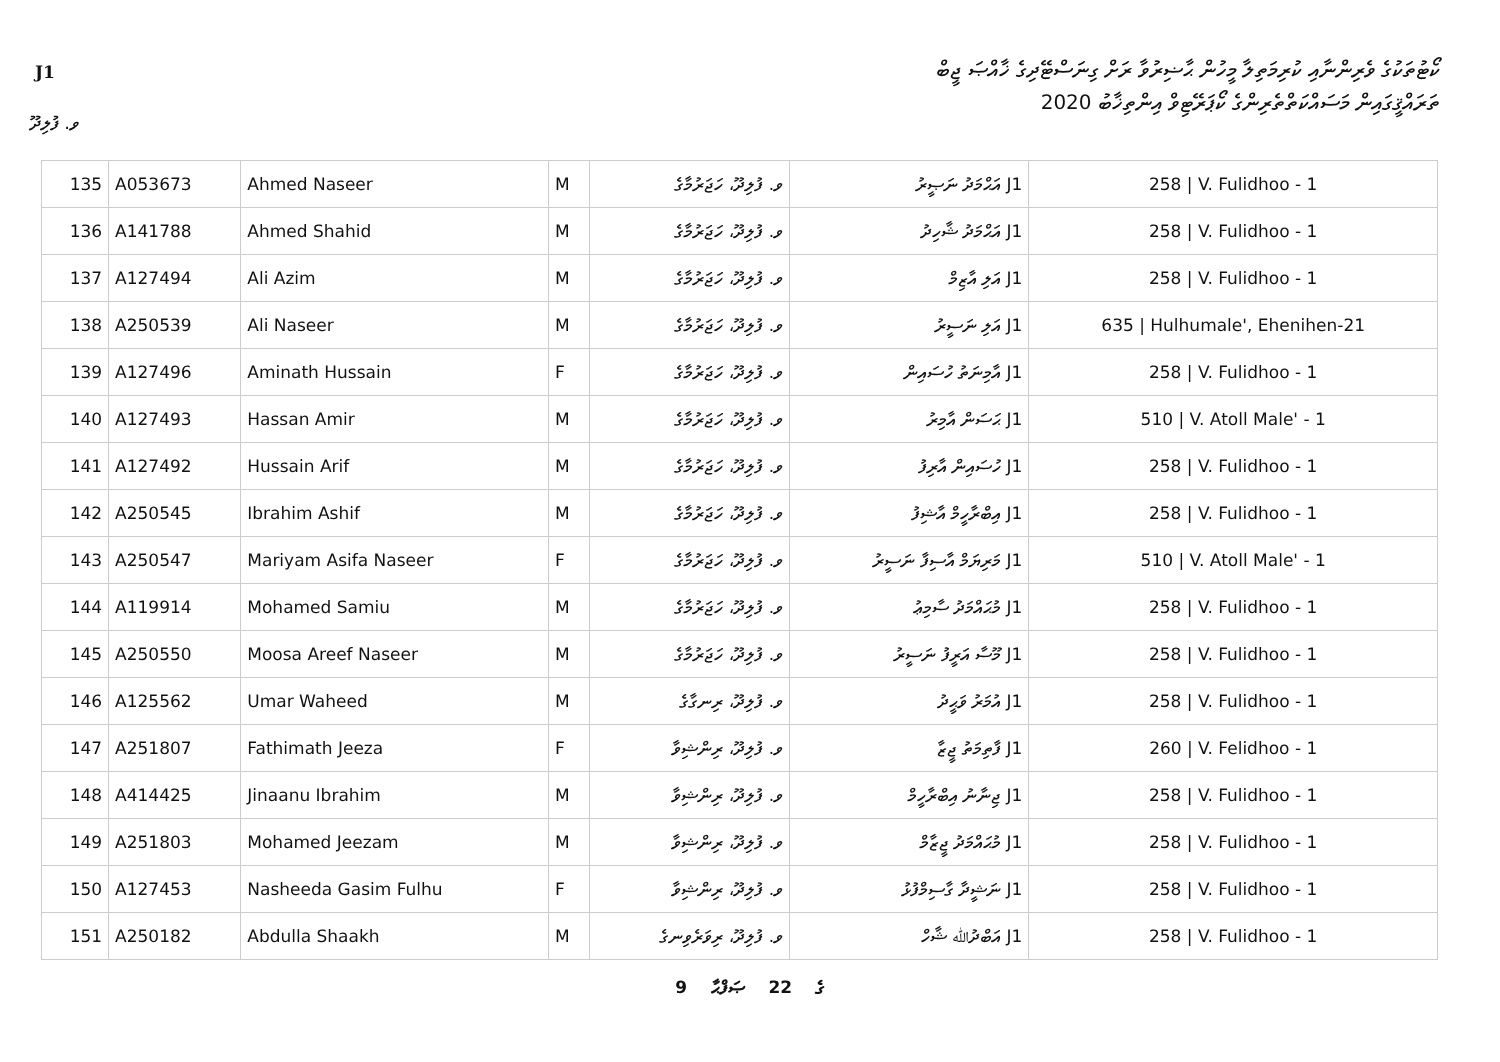J1
ކޯޓުތަކުގެ ވެރިންނާއި ކުރިމަތިލާ މީހުން ޙާޟިރުވާ ރަށް ގިނަސްޓޭދިގެ ޚާއްޞަ ޖީބް
ތަރައްޤީގައިން މަސައްކަތްތެރިންގެ ކޯޕަރޭޓިވް އިންތިޚާބު 2020
ވ. ފުލިދޫ
| 135 | A053673 | Ahmed Naseer | M | ވ. ފުލިދޫ، ހަޖަރުމާގެ | J1 އަޙްމަދު ނަޞީރު | 258 / V. Fulidhoo - 1 |
| 136 | A141788 | Ahmed Shahid | M | ވ. ފުލިދޫ، ހަޖަރުމާގެ | J1 އަޙްމަދު ޝާހިދު | 258 / V. Fulidhoo - 1 |
| 137 | A127494 | Ali Azim | M | ވ. ފުލިދޫ، ހަޖަރުމާގެ | J1 އަލި އާޒިމް | 258 / V. Fulidhoo - 1 |
| 138 | A250539 | Ali Naseer | M | ވ. ފުލިދޫ، ހަޖަރުމާގެ | J1 އަލި ނަސީރު | 635 / Hulhumale', Ehenihen-21 |
| 139 | A127496 | Aminath Hussain | F | ވ. ފުލިދޫ، ހަޖަރުމާގެ | J1 އާމިނަތު ހުސައިން | 258 / V. Fulidhoo - 1 |
| 140 | A127493 | Hassan Amir | M | ވ. ފުލިދޫ، ހަޖަރުމާގެ | J1 ޙަސަން އާމިރު | 510 / V. Atoll Male' - 1 |
| 141 | A127492 | Hussain Arif | M | ވ. ފުލިދޫ، ހަޖަރުމާގެ | J1 ހުސައިން އާރިފު | 258 / V. Fulidhoo - 1 |
| 142 | A250545 | Ibrahim Ashif | M | ވ. ފުލިދޫ، ހަޖަރުމާގެ | J1 އިބްރާހީމް އާޝިފު | 258 / V. Fulidhoo - 1 |
| 143 | A250547 | Mariyam Asifa Naseer | F | ވ. ފުލިދޫ، ހަޖަރުމާގެ | J1 މަރިޔަމް އާސިފާ ނަސީރު | 510 / V. Atoll Male' - 1 |
| 144 | A119914 | Mohamed Samiu | M | ވ. ފުލިދޫ، ހަޖަރުމާގެ | J1 މުޙައްމަދު ސާމިޢު | 258 / V. Fulidhoo - 1 |
| 145 | A250550 | Moosa Areef Naseer | M | ވ. ފުލިދޫ، ހަޖަރުމާގެ | J1 މޫސާ އަރީފު ނަސީރު | 258 / V. Fulidhoo - 1 |
| 146 | A125562 | Umar Waheed | M | ވ. ފުލިދޫ، ރިނގާގެ | J1 އުމަރު ވަޙީދު | 258 / V. Fulidhoo - 1 |
| 147 | A251807 | Fathimath Jeeza | F | ވ. ފުލިދޫ، ރިންޝިވާ | J1 ފާތިމަތު ޖީޒާ | 260 / V. Felidhoo - 1 |
| 148 | A414425 | Jinaanu Ibrahim | M | ވ. ފުލިދޫ، ރިންޝިވާ | J1 ޖިނާނު އިބްރާހީމް | 258 / V. Fulidhoo - 1 |
| 149 | A251803 | Mohamed Jeezam | M | ވ. ފުލިދޫ، ރިންޝިވާ | J1 މުޙައްމަދު ޖީޒާމް | 258 / V. Fulidhoo - 1 |
| 150 | A127453 | Nasheeda Gasim Fulhu | F | ވ. ފުލިދޫ، ރިންޝިވާ | J1 ނަޝީދާ ގާސިމްފުޅު | 258 / V. Fulidhoo - 1 |
| 151 | A250182 | Abdulla Shaakh | M | ވ. ފުލިދޫ، ރިވަރެވިނގެ | J1 އަބްދުﷲ ޝާހް | 258 / V. Fulidhoo - 1 |
9 ގެ 22 ޞަފްޙާ